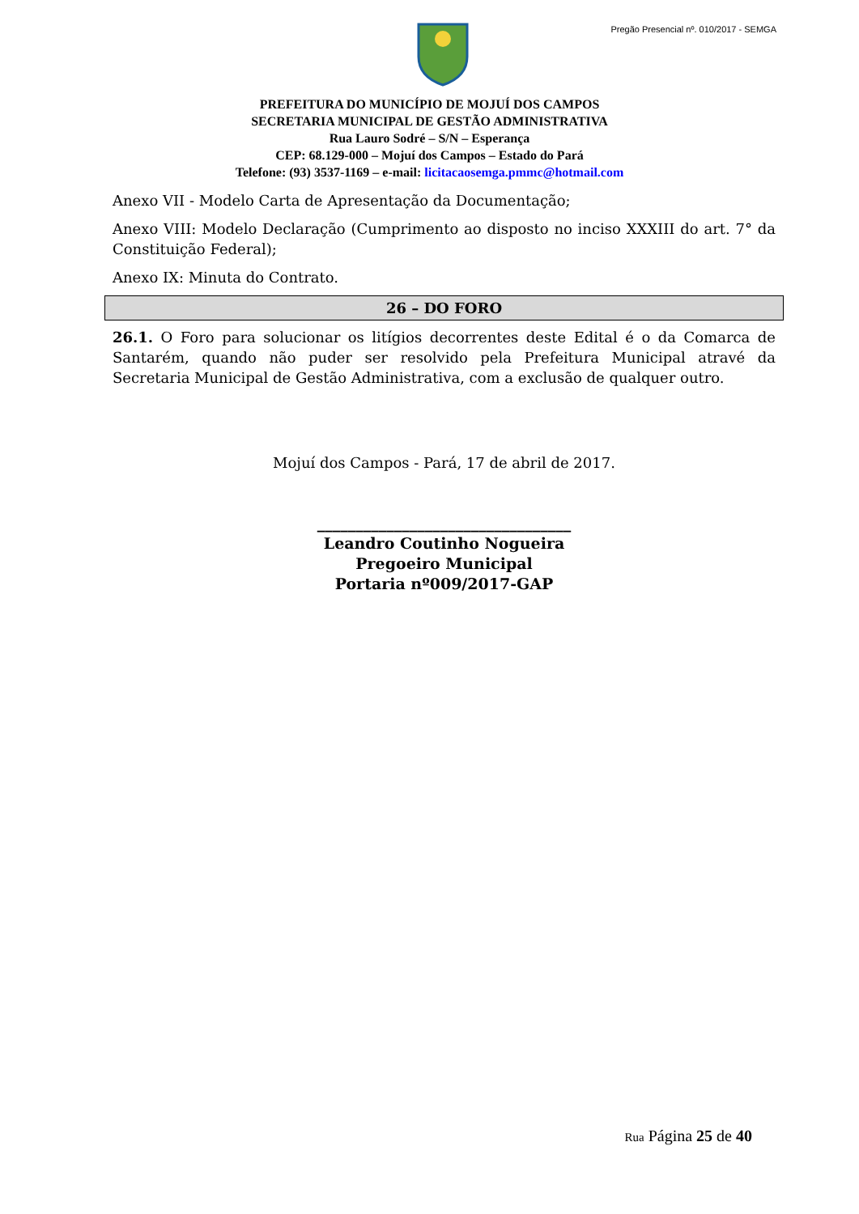Pregão Presencial nº. 010/2017 - SEMGA
PREFEITURA DO MUNICÍPIO DE MOJUÍ DOS CAMPOS
SECRETARIA MUNICIPAL DE GESTÃO ADMINISTRATIVA
Rua Lauro Sodré – S/N – Esperança
CEP: 68.129-000 – Mojuí dos Campos – Estado do Pará
Telefone: (93) 3537-1169 – e-mail: licitacaosemga.pmmc@hotmail.com
Anexo VII - Modelo Carta de Apresentação da Documentação;
Anexo VIII: Modelo Declaração (Cumprimento ao disposto no inciso XXXIII do art. 7° da Constituição Federal);
Anexo IX: Minuta do Contrato.
26 – DO FORO
26.1. O Foro para solucionar os litígios decorrentes deste Edital é o da Comarca de Santarém, quando não puder ser resolvido pela Prefeitura Municipal atravé da Secretaria Municipal de Gestão Administrativa, com a exclusão de qualquer outro.
Mojuí dos Campos - Pará, 17 de abril de 2017.
_________________________________
Leandro Coutinho Nogueira
Pregoeiro Municipal
Portaria nº009/2017-GAP
Rua Página 25 de 40